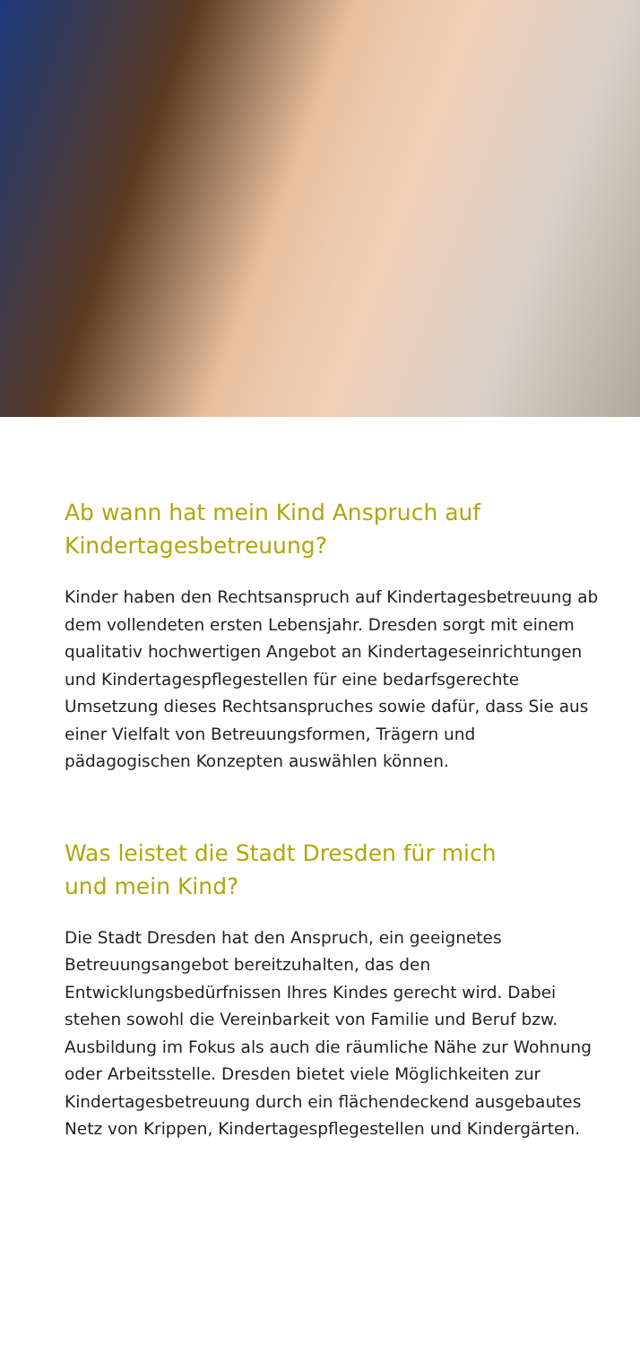Ab wann hat mein Kind Anspruch auf
Kindertagesbetreuung?
Kinder haben den Rechtsanspruch auf Kindertagesbetreuung ab dem vollendeten ersten Lebensjahr. Dresden sorgt mit einem qualitativ hochwertigen Angebot an Kindertageseinrichtungen und Kindertagespflegestellen für eine bedarfsgerechte Umsetzung dieses Rechtsanspruches sowie dafür, dass Sie aus einer Vielfalt von Betreuungsformen, Trägern und pädagogischen Konzepten auswählen können.
Was leistet die Stadt Dresden für mich
und mein Kind?
Die Stadt Dresden hat den Anspruch, ein geeignetes Betreuungsangebot bereitzuhalten, das den Entwicklungsbedürfnissen Ihres Kindes gerecht wird. Dabei stehen sowohl die Vereinbarkeit von Familie und Beruf bzw. Ausbildung im Fokus als auch die räumliche Nähe zur Wohnung oder Arbeitsstelle. Dresden bietet viele Möglichkeiten zur Kindertagesbetreuung durch ein flächendeckend ausgebautes Netz von Krippen, Kindertagespflegestellen und Kindergärten.